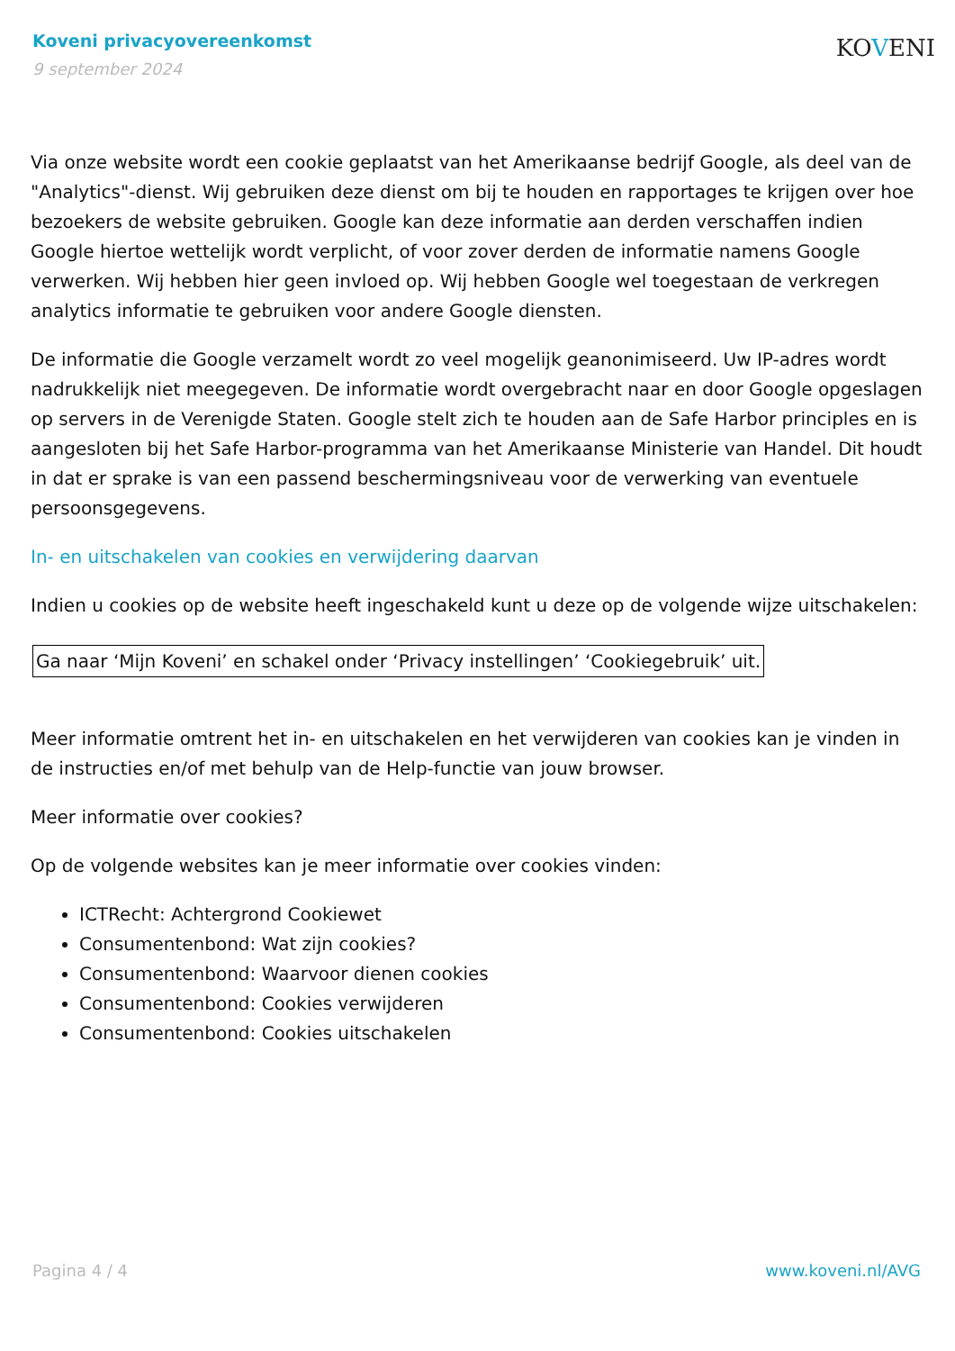Koveni privacyovereenkomst
9 september 2024
KOVENI
Via onze website wordt een cookie geplaatst van het Amerikaanse bedrijf Google, als deel van de "Analytics"-dienst. Wij gebruiken deze dienst om bij te houden en rapportages te krijgen over hoe bezoekers de website gebruiken. Google kan deze informatie aan derden verschaffen indien Google hiertoe wettelijk wordt verplicht, of voor zover derden de informatie namens Google verwerken. Wij hebben hier geen invloed op. Wij hebben Google wel toegestaan de verkregen analytics informatie te gebruiken voor andere Google diensten.
De informatie die Google verzamelt wordt zo veel mogelijk geanonimiseerd. Uw IP-adres wordt nadrukkelijk niet meegegeven. De informatie wordt overgebracht naar en door Google opgeslagen op servers in de Verenigde Staten. Google stelt zich te houden aan de Safe Harbor principles en is aangesloten bij het Safe Harbor-programma van het Amerikaanse Ministerie van Handel. Dit houdt in dat er sprake is van een passend beschermingsniveau voor de verwerking van eventuele persoonsgegevens.
In- en uitschakelen van cookies en verwijdering daarvan
Indien u cookies op de website heeft ingeschakeld kunt u deze op de volgende wijze uitschakelen:
Ga naar ‘Mijn Koveni’ en schakel onder ‘Privacy instellingen’ ‘Cookiegebruik’ uit.
Meer informatie omtrent het in- en uitschakelen en het verwijderen van cookies kan je vinden in de instructies en/of met behulp van de Help-functie van jouw browser.
Meer informatie over cookies?
Op de volgende websites kan je meer informatie over cookies vinden:
ICTRecht: Achtergrond Cookiewet
Consumentenbond: Wat zijn cookies?
Consumentenbond: Waarvoor dienen cookies
Consumentenbond: Cookies verwijderen
Consumentenbond: Cookies uitschakelen
Pagina 4 / 4 www.koveni.nl/AVG